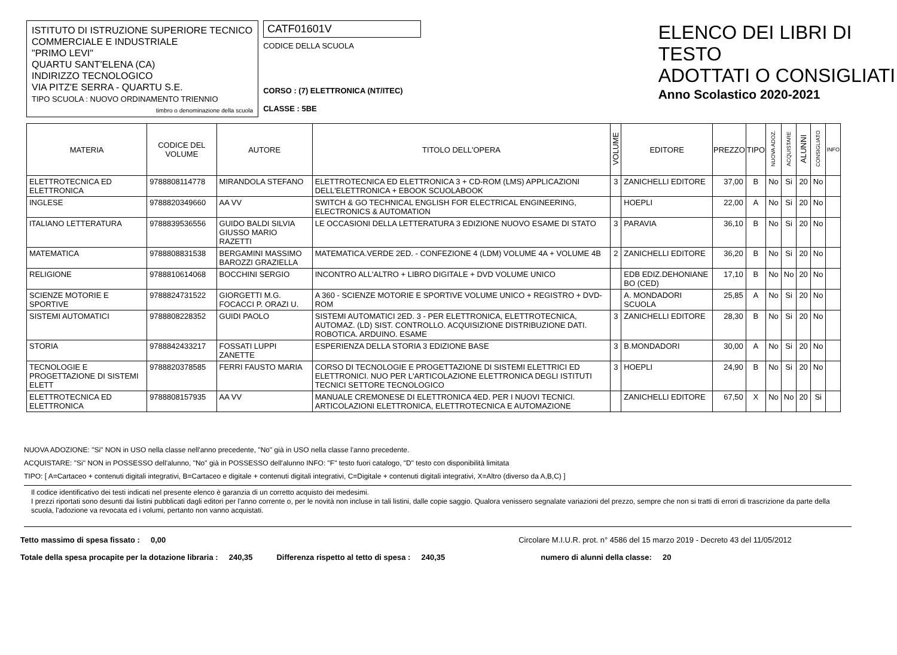ISTITUTO DI ISTRUZIONE SUPERIORE TECNICO COMMERCIALE E INDUSTRIALE
"PRIMO LEVI"
QUARTU SANT'ELENA (CA)
INDIRIZZO TECNOLOGICO
VIA PITZ'E SERRA - QUARTU S.E.
TIPO SCUOLA : NUOVO ORDINAMENTO TRIENNIO
timbro o denominazione della scuola
CATF01601V
CODICE DELLA SCUOLA
CORSO : (7) ELETTRONICA (NT/ITEC)
CLASSE : 5BE
ELENCO DEI LIBRI DI TESTO
ADOTTATI O CONSIGLIATI
Anno Scolastico 2020-2021
| MATERIA | CODICE DEL VOLUME | AUTORE | TITOLO DELL'OPERA | VOLUME | EDITORE | PREZZO | TIPO | NUOVA ADOZ. | ACQUISTARE | ALUNNI | CONSIGLIATO | INFO |
| --- | --- | --- | --- | --- | --- | --- | --- | --- | --- | --- | --- | --- |
| ELETTROTECNICA ED ELETTRONICA | 9788808114778 | MIRANDOLA STEFANO | ELETTROTECNICA ED ELETTRONICA 3 + CD-ROM (LMS) APPLICAZIONI DELL'ELETTRONICA + EBOOK SCUOLABOOK | 3 | ZANICHELLI EDITORE | 37,00 | B | No | Si | 20 | No | |
| INGLESE | 9788820349660 | AA VV | SWITCH & GO TECHNICAL ENGLISH FOR ELECTRICAL ENGINEERING, ELECTRONICS & AUTOMATION | | HOEPLI | 22,00 | A | No | Si | 20 | No | |
| ITALIANO LETTERATURA | 9788839536556 | GUIDO BALDI SILVIA GIUSSO MARIO RAZETTI | LE OCCASIONI DELLA LETTERATURA 3 EDIZIONE NUOVO ESAME DI STATO | 3 | PARAVIA | 36,10 | B | No | Si | 20 | No | |
| MATEMATICA | 9788808831538 | BERGAMINI MASSIMO BAROZZI GRAZIELLA | MATEMATICA.VERDE 2ED. - CONFEZIONE 4 (LDM) VOLUME 4A + VOLUME 4B | 2 | ZANICHELLI EDITORE | 36,20 | B | No | Si | 20 | No | |
| RELIGIONE | 9788810614068 | BOCCHINI SERGIO | INCONTRO ALL'ALTRO + LIBRO DIGITALE + DVD VOLUME UNICO | | EDB EDIZ.DEHONIANE BO (CED) | 17,10 | B | No | No | 20 | No | |
| SCIENZE MOTORIE E SPORTIVE | 9788824731522 | GIORGETTI M.G. FOCACCI P. ORAZI U. | A 360 - SCIENZE MOTORIE E SPORTIVE VOLUME UNICO + REGISTRO + DVD-ROM | | A. MONDADORI SCUOLA | 25,85 | A | No | Si | 20 | No | |
| SISTEMI AUTOMATICI | 9788808228352 | GUIDI PAOLO | SISTEMI AUTOMATICI 2ED. 3 - PER ELETTRONICA, ELETTROTECNICA, AUTOMAZ. (LD) SIST. CONTROLLO. ACQUISIZIONE DISTRIBUZIONE DATI. ROBOTICA. ARDUINO. ESAME | 3 | ZANICHELLI EDITORE | 28,30 | B | No | Si | 20 | No | |
| STORIA | 9788842433217 | FOSSATI LUPPI ZANETTE | ESPERIENZA DELLA STORIA 3 EDIZIONE BASE | 3 | B.MONDADORI | 30,00 | A | No | Si | 20 | No | |
| TECNOLOGIE E PROGETTAZIONE DI SISTEMI ELETT | 9788820378585 | FERRI FAUSTO MARIA | CORSO DI TECNOLOGIE E PROGETTAZIONE DI SISTEMI ELETTRICI ED ELETTRONICI. NUO PER L'ARTICOLAZIONE ELETTRONICA DEGLI ISTITUTI TECNICI SETTORE TECNOLOGICO | 3 | HOEPLI | 24,90 | B | No | Si | 20 | No | |
| ELETTROTECNICA ED ELETTRONICA | 9788808157935 | AA VV | MANUALE CREMONESE DI ELETTRONICA 4ED. PER I NUOVI TECNICI. ARTICOLAZIONI ELETTRONICA, ELETTROTECNICA E AUTOMAZIONE | | ZANICHELLI EDITORE | 67,50 | X | No | No | 20 | Si | |
NUOVA ADOZIONE: "Si" NON in USO nella classe nell'anno precedente, "No" già in USO nella classe l'anno precedente.
ACQUISTARE: "Si" NON in POSSESSO dell'alunno, "No" già in POSSESSO dell'alunno INFO: "F" testo fuori catalogo, "D" testo con disponibilità limitata
TIPO: [ A=Cartaceo + contenuti digitali integrativi, B=Cartaceo e digitale + contenuti digitali integrativi, C=Digitale + contenuti digitali integrativi, X=Altro (diverso da A,B,C) ]
Il codice identificativo dei testi indicati nel presente elenco è garanzia di un corretto acquisto dei medesimi.
I prezzi riportati sono desunti dai listini pubblicati dagli editori per l'anno corrente o, per le novità non incluse in tali listini, dalle copie saggio. Qualora venissero segnalate variazioni del prezzo, sempre che non si tratti di errori di trascrizione da parte della scuola, l'adozione va revocata ed i volumi, pertanto non vanno acquistati.
Tetto massimo di spesa fissato : 0,00 Circolare M.I.U.R. prot. n° 4586 del 15 marzo 2019 - Decreto 43 del 11/05/2012
Totale della spesa procapite per la dotazione libraria : 240,35 Differenza rispetto al tetto di spesa : 240,35 numero di alunni della classe: 20